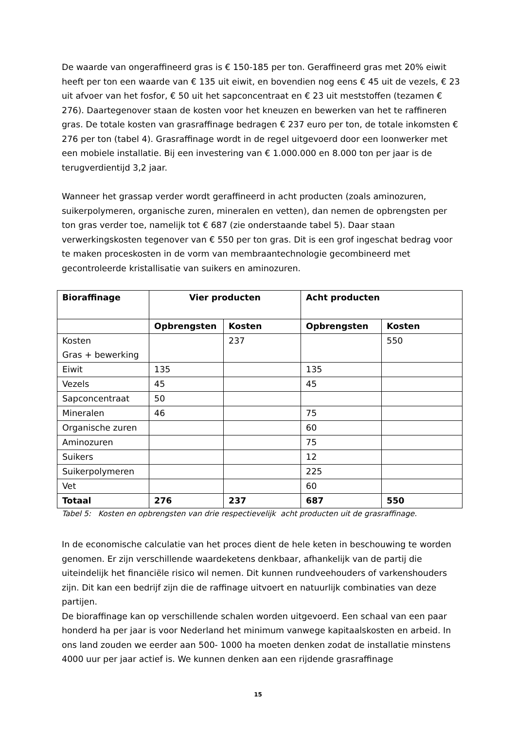De waarde van ongeraffineerd gras is € 150-185 per ton. Geraffineerd gras met 20% eiwit heeft per ton een waarde van € 135 uit eiwit, en bovendien nog eens € 45 uit de vezels, € 23 uit afvoer van het fosfor, € 50 uit het sapconcentraat en € 23 uit meststoffen (tezamen € 276). Daartegenover staan de kosten voor het kneuzen en bewerken van het te raffineren gras. De totale kosten van grasraffinage bedragen € 237 euro per ton, de totale inkomsten € 276 per ton (tabel 4). Grasraffinage wordt in de regel uitgevoerd door een loonwerker met een mobiele installatie. Bij een investering van € 1.000.000 en 8.000 ton per jaar is de terugverdientijd 3,2 jaar.
Wanneer het grassap verder wordt geraffineerd in acht producten (zoals aminozuren, suikerpolymeren, organische zuren, mineralen en vetten), dan nemen de opbrengsten per ton gras verder toe, namelijk tot € 687 (zie onderstaande tabel 5). Daar staan verwerkingskosten tegenover van € 550 per ton gras. Dit is een grof ingeschat bedrag voor te maken proceskosten in de vorm van membraantechnologie gecombineerd met gecontroleerde kristallisatie van suikers en aminozuren.
| Bioraffinage | Vier producten | | Acht producten | |
| --- | --- | --- | --- | --- |
| | Opbrengsten | Kosten | Opbrengsten | Kosten |
| Kosten Gras + bewerking | | 237 | | 550 |
| Eiwit | 135 | | 135 | |
| Vezels | 45 | | 45 | |
| Sapconcentraat | 50 | | | |
| Mineralen | 46 | | 75 | |
| Organische zuren | | | 60 | |
| Aminozuren | | | 75 | |
| Suikers | | | 12 | |
| Suikerpolymeren | | | 225 | |
| Vet | | | 60 | |
| Totaal | 276 | 237 | 687 | 550 |
Tabel 5: Kosten en opbrengsten van drie respectievelijk acht producten uit de grasraffinage.
In de economische calculatie van het proces dient de hele keten in beschouwing te worden genomen. Er zijn verschillende waardeketens denkbaar, afhankelijk van de partij die uiteindelijk het financiële risico wil nemen. Dit kunnen rundveehouders of varkenshouders zijn. Dit kan een bedrijf zijn die de raffinage uitvoert en natuurlijk combinaties van deze partijen.
De bioraffinage kan op verschillende schalen worden uitgevoerd. Een schaal van een paar honderd ha per jaar is voor Nederland het minimum vanwege kapitaalskosten en arbeid. In ons land zouden we eerder aan 500- 1000 ha moeten denken zodat de installatie minstens 4000 uur per jaar actief is. We kunnen denken aan een rijdende grasraffinage
15